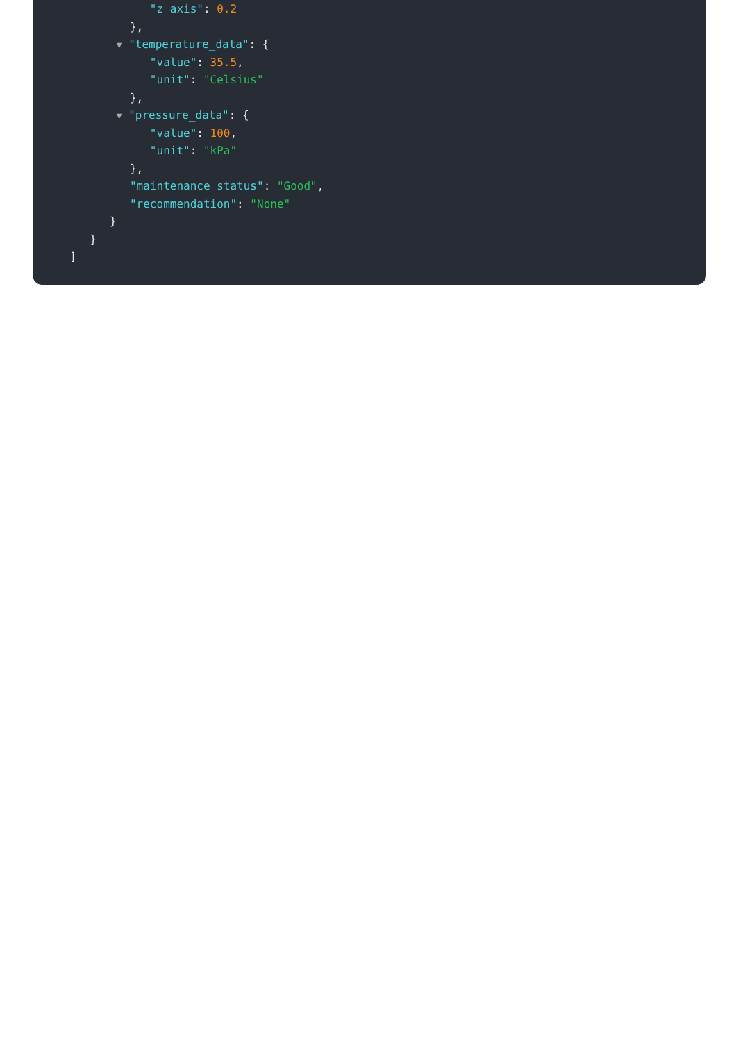"z_axis": 0.2
},
▼ "temperature_data": {
"value": 35.5,
"unit": "Celsius"
},
▼ "pressure_data": {
"value": 100,
"unit": "kPa"
},
"maintenance_status": "Good",
"recommendation": "None"
}
}
]